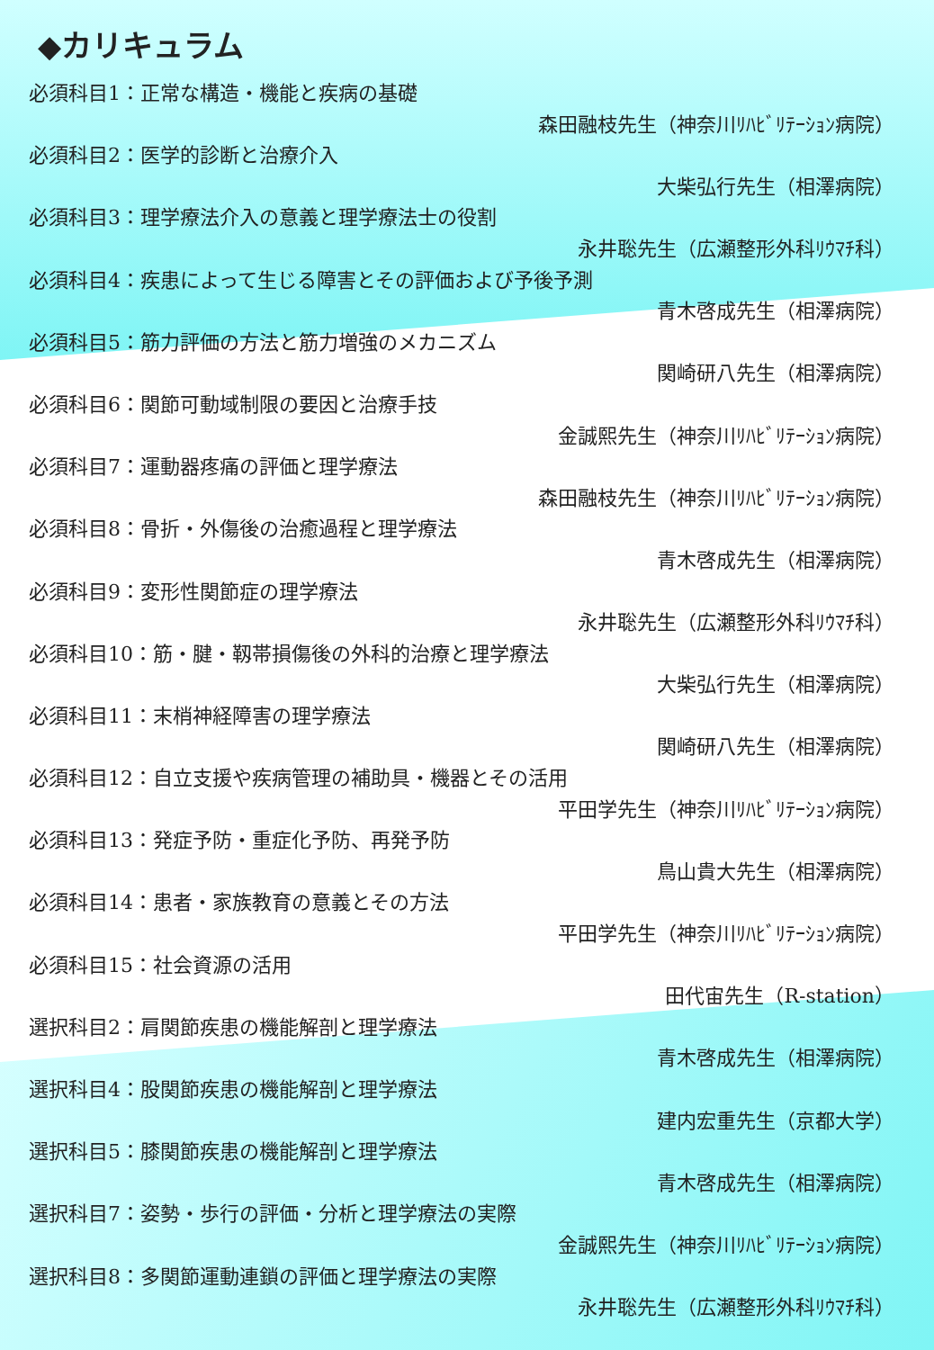◆カリキュラム
必須科目1：正常な構造・機能と疾病の基礎
森田融枝先生（神奈川ﾘﾊﾋﾞﾘﾃｰｼｮﾝ病院）
必須科目2：医学的診断と治療介入
大柴弘行先生（相澤病院）
必須科目3：理学療法介入の意義と理学療法士の役割
永井聡先生（広瀬整形外科ﾘｳﾏﾁ科）
必須科目4：疾患によって生じる障害とその評価および予後予測
青木啓成先生（相澤病院）
必須科目5：筋力評価の方法と筋力増強のメカニズム
関崎研八先生（相澤病院）
必須科目6：関節可動域制限の要因と治療手技
金誠熙先生（神奈川ﾘﾊﾋﾞﾘﾃｰｼｮﾝ病院）
必須科目7：運動器疼痛の評価と理学療法
森田融枝先生（神奈川ﾘﾊﾋﾞﾘﾃｰｼｮﾝ病院）
必須科目8：骨折・外傷後の治癒過程と理学療法
青木啓成先生（相澤病院）
必須科目9：変形性関節症の理学療法
永井聡先生（広瀬整形外科ﾘｳﾏﾁ科）
必須科目10：筋・腱・靱帯損傷後の外科的治療と理学療法
大柴弘行先生（相澤病院）
必須科目11：末梢神経障害の理学療法
関崎研八先生（相澤病院）
必須科目12：自立支援や疾病管理の補助具・機器とその活用
平田学先生（神奈川ﾘﾊﾋﾞﾘﾃｰｼｮﾝ病院）
必須科目13：発症予防・重症化予防、再発予防
鳥山貴大先生（相澤病院）
必須科目14：患者・家族教育の意義とその方法
平田学先生（神奈川ﾘﾊﾋﾞﾘﾃｰｼｮﾝ病院）
必須科目15：社会資源の活用
田代宙先生（R-station）
選択科目2：肩関節疾患の機能解剖と理学療法
青木啓成先生（相澤病院）
選択科目4：股関節疾患の機能解剖と理学療法
建内宏重先生（京都大学）
選択科目5：膝関節疾患の機能解剖と理学療法
青木啓成先生（相澤病院）
選択科目7：姿勢・歩行の評価・分析と理学療法の実際
金誠熙先生（神奈川ﾘﾊﾋﾞﾘﾃｰｼｮﾝ病院）
選択科目8：多関節運動連鎖の評価と理学療法の実際
永井聡先生（広瀬整形外科ﾘｳﾏﾁ科）